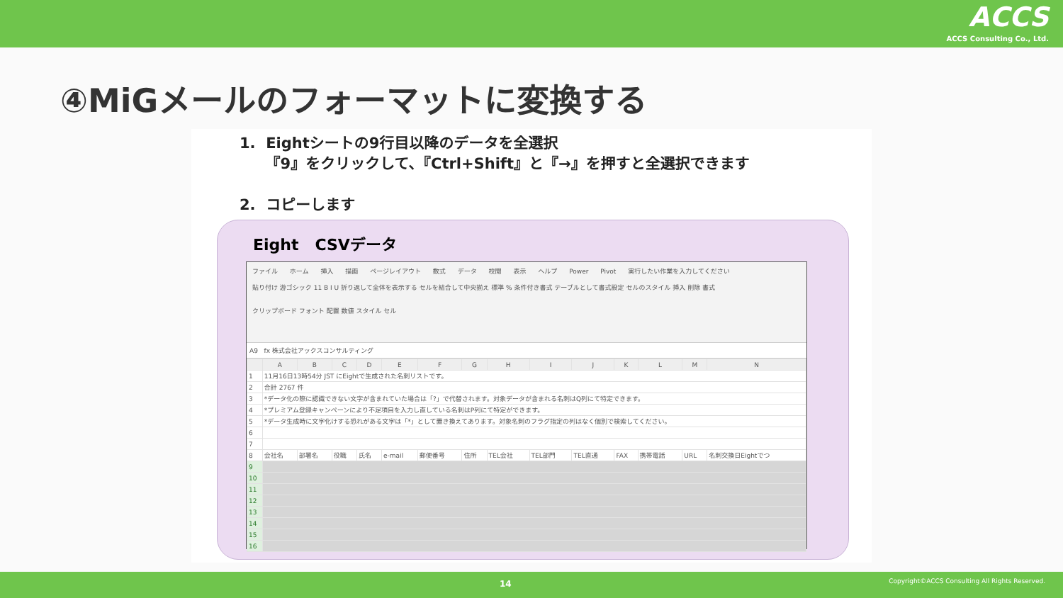ACCS
ACCS Consulting Co., Ltd.
④MiGメールのフォーマットに変換する
1. Eightシートの9行目以降のデータを全選択
『9』をクリックして、『Ctrl+Shift』と『→』を押すと全選択できます
2. コピーします
Eight CSVデータ
ファイル ホーム 挿入 描画 ページレイアウト 数式 データ 校閲 表示 ヘルプ Power Pivot 実行したい作業を入力してください
貼り付け 游ゴシック 11 B I U 折り返して全体を表示する セルを結合して中央揃え 標準 % 条件付き書式 テーブルとして書式設定 セルのスタイル 挿入 削除 書式
クリップボード フォント 配置 数値 スタイル セル
A9 fx 株式会社アックスコンサルティング
| | A | B | C | D | E | F | G | H | I | J | K | L | M | N |
| --- | --- | --- | --- | --- | --- | --- | --- | --- | --- | --- | --- | --- | --- | --- |
| 1 | 11月16日13時54分 JST にEightで生成された名刺リストです。 | | | | | | | | | | | | | |
| 2 | 合計 2767 件 | | | | | | | | | | | | | |
| 3 | *データ化の際に認識できない文字が含まれていた場合は「?」で代替されます。対象データが含まれる名刺はQ列にて特定できます。 | | | | | | | | | | | | | |
| 4 | *プレミアム登録キャンペーンにより不足項目を入力し直している名刺はP列にて特定ができます。 | | | | | | | | | | | | | |
| 5 | *データ生成時に文字化けする恐れがある文字は「*」として置き換えてあります。対象名刺のフラグ指定の列はなく個別で検索してください。 | | | | | | | | | | | | | |
| 6 | | | | | | | | | | | | | | |
| 7 | | | | | | | | | | | | | | |
| 8 | 会社名 | 部署名 | 役職 | 氏名 | e-mail | 郵便番号 | 住所 | TEL会社 | TEL部門 | TEL直通 | FAX | 携帯電話 | URL | 名刺交換日Eightでつ |
| 9 | | | | | | | | | | | | | | |
| 10 | | | | | | | | | | | | | | |
| 11 | | | | | | | | | | | | | | |
| 12 | | | | | | | | | | | | | | |
| 13 | | | | | | | | | | | | | | |
| 14 | | | | | | | | | | | | | | |
| 15 | | | | | | | | | | | | | | |
| 16 | | | | | | | | | | | | | | |
14 Copyright©ACCS Consulting All Rights Reserved.